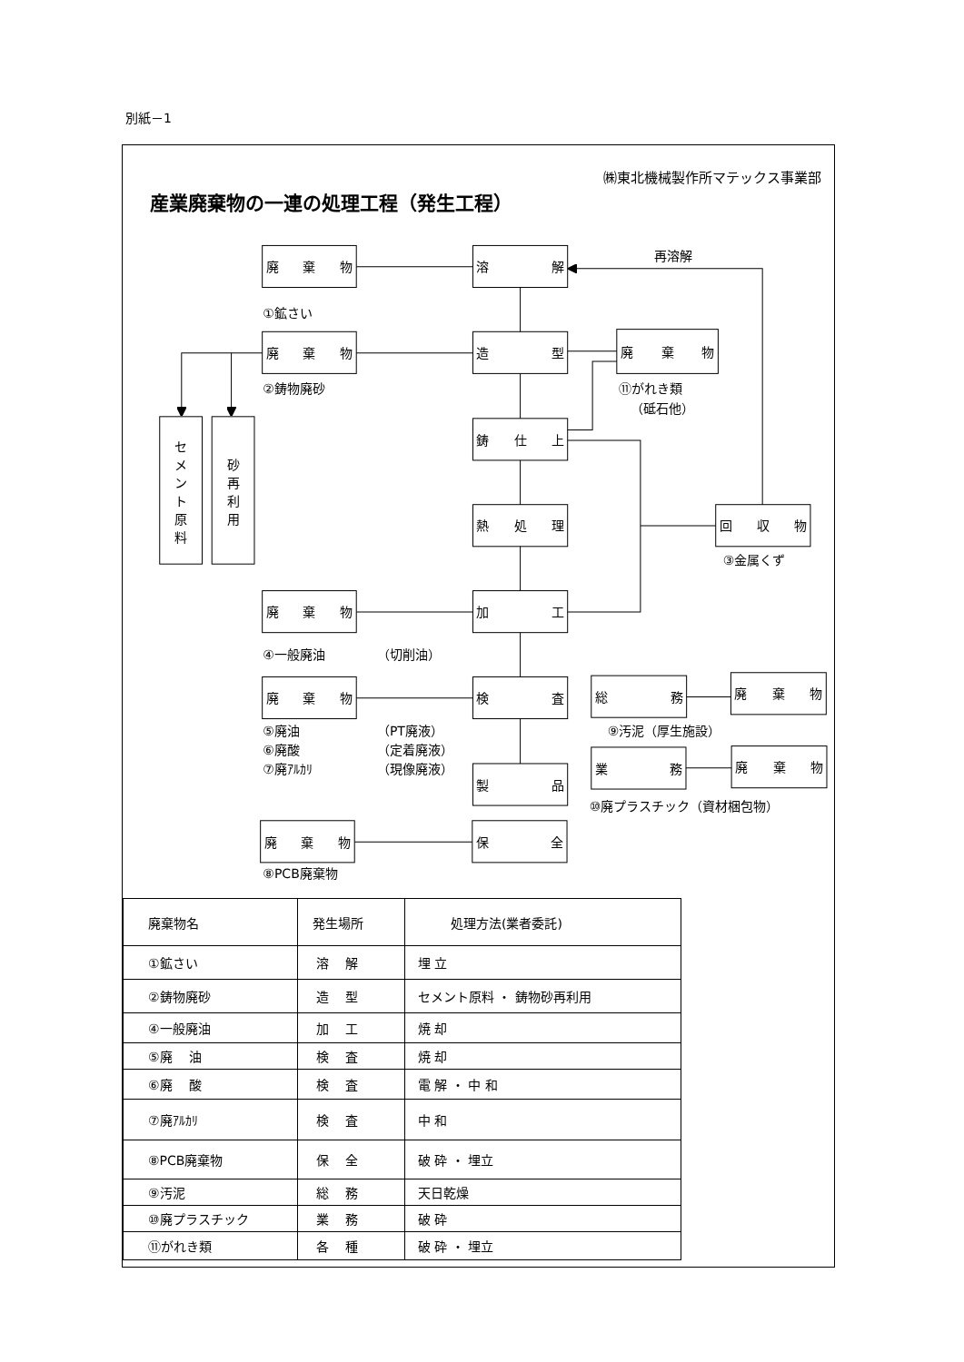別紙－1
㈱東北機械製作所マテックス事業部
産業廃棄物の一連の処理工程（発生工程）
廃棄物
溶解
再溶解
①鉱さい
廃棄物
造型
廃棄物
②鋳物廃砂
⑪がれき類
（砥石他）
セ
メ
ン
ト
原
料
砂
再
利
用
鋳仕上
熱処理
回収物
③金属くず
廃棄物
加工
④一般廃油
（切削油）
廃棄物
検査
総務
廃棄物
⑤廃油
（PT廃液）
⑨汚泥（厚生施設）
⑥廃酸
（定着廃液）
⑦廃ｱﾙｶﾘ
（現像廃液）
業務
廃棄物
製品
⑩廃プラスチック（資材梱包物）
廃棄物
保全
⑧PCB廃棄物
| 廃棄物名 | 発生場所 | 処理方法(業者委託) |
| --- | --- | --- |
| ①鉱さい | 溶 解 | 埋 立 |
| ②鋳物廃砂 | 造 型 | セメント原料 ・ 鋳物砂再利用 |
| ④一般廃油 | 加 工 | 焼 却 |
| ⑤廃 油 | 検 査 | 焼 却 |
| ⑥廃 酸 | 検 査 | 電 解 ・ 中 和 |
| ⑦廃ｱﾙｶﾘ | 検 査 | 中 和 |
| ⑧PCB廃棄物 | 保 全 | 破 砕 ・ 埋立 |
| ⑨汚泥 | 総 務 | 天日乾燥 |
| ⑩廃プラスチック | 業 務 | 破 砕 |
| ⑪がれき類 | 各 種 | 破 砕 ・ 埋立 |